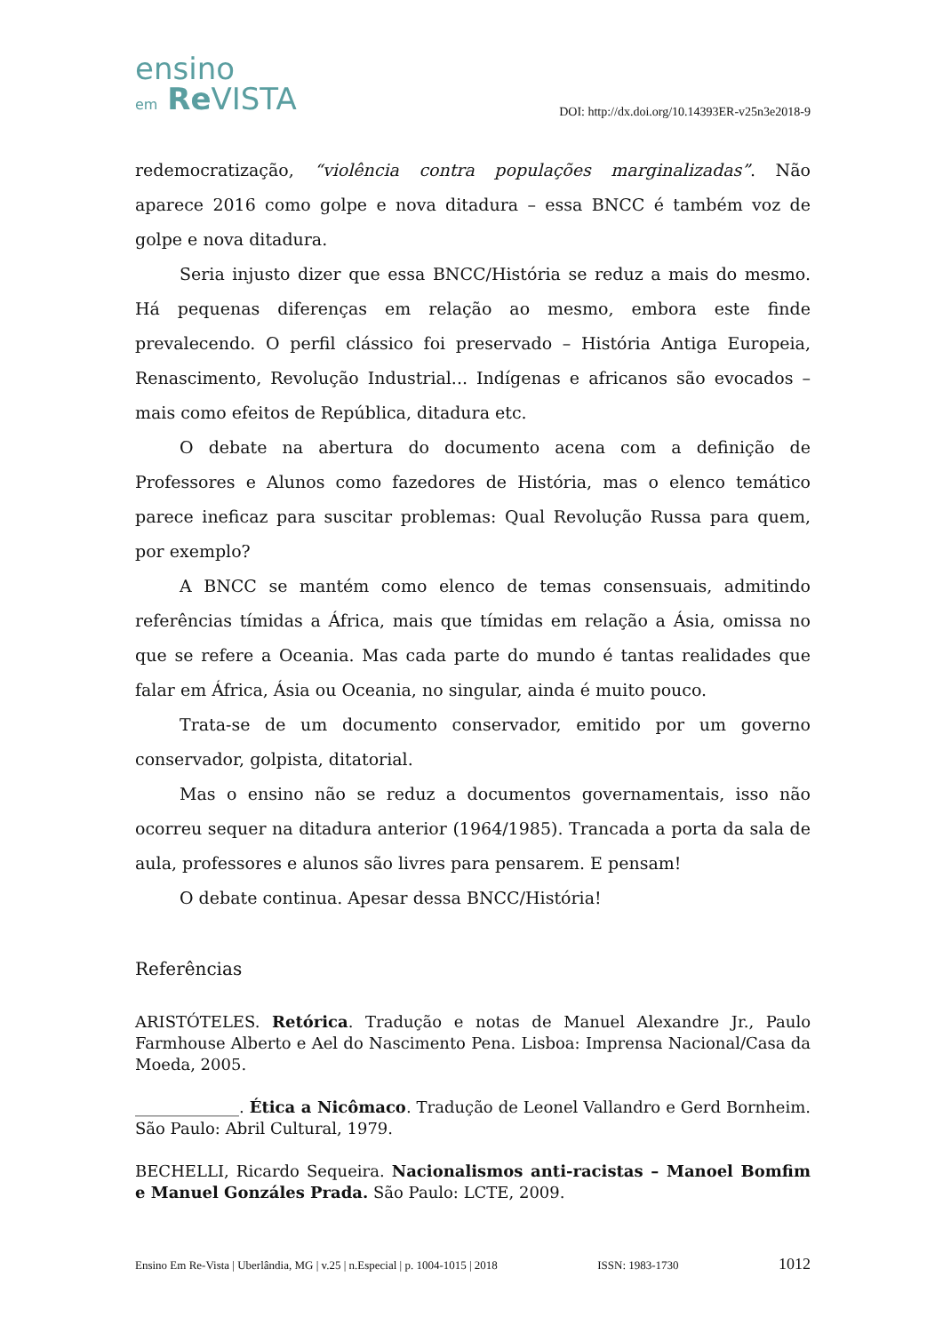ensino
em Re VISTA
DOI: http://dx.doi.org/10.14393ER-v25n3e2018-9
redemocratização, “violência contra populações marginalizadas”. Não aparece 2016 como golpe e nova ditadura – essa BNCC é também voz de golpe e nova ditadura.
Seria injusto dizer que essa BNCC/História se reduz a mais do mesmo. Há pequenas diferenças em relação ao mesmo, embora este finde prevalecendo. O perfil clássico foi preservado – História Antiga Europeia, Renascimento, Revolução Industrial... Indígenas e africanos são evocados – mais como efeitos de República, ditadura etc.
O debate na abertura do documento acena com a definição de Professores e Alunos como fazedores de História, mas o elenco temático parece ineficaz para suscitar problemas: Qual Revolução Russa para quem, por exemplo?
A BNCC se mantém como elenco de temas consensuais, admitindo referências tímidas a África, mais que tímidas em relação a Ásia, omissa no que se refere a Oceania. Mas cada parte do mundo é tantas realidades que falar em África, Ásia ou Oceania, no singular, ainda é muito pouco.
Trata-se de um documento conservador, emitido por um governo conservador, golpista, ditatorial.
Mas o ensino não se reduz a documentos governamentais, isso não ocorreu sequer na ditadura anterior (1964/1985). Trancada a porta da sala de aula, professores e alunos são livres para pensarem. E pensam!
O debate continua. Apesar dessa BNCC/História!
Referências
ARISTÓTELES. Retórica. Tradução e notas de Manuel Alexandre Jr., Paulo Farmhouse Alberto e Ael do Nascimento Pena. Lisboa: Imprensa Nacional/Casa da Moeda, 2005.
_____________. Ética a Nicômaco. Tradução de Leonel Vallandro e Gerd Bornheim. São Paulo: Abril Cultural, 1979.
BECHELLI, Ricardo Sequeira. Nacionalismos anti-racistas – Manoel Bomfim e Manuel Gonzáles Prada. São Paulo: LCTE, 2009.
Ensino Em Re-Vista | Uberlândia, MG | v.25 | n.Especial | p. 1004-1015 | 2018 ISSN: 1983-1730 1012